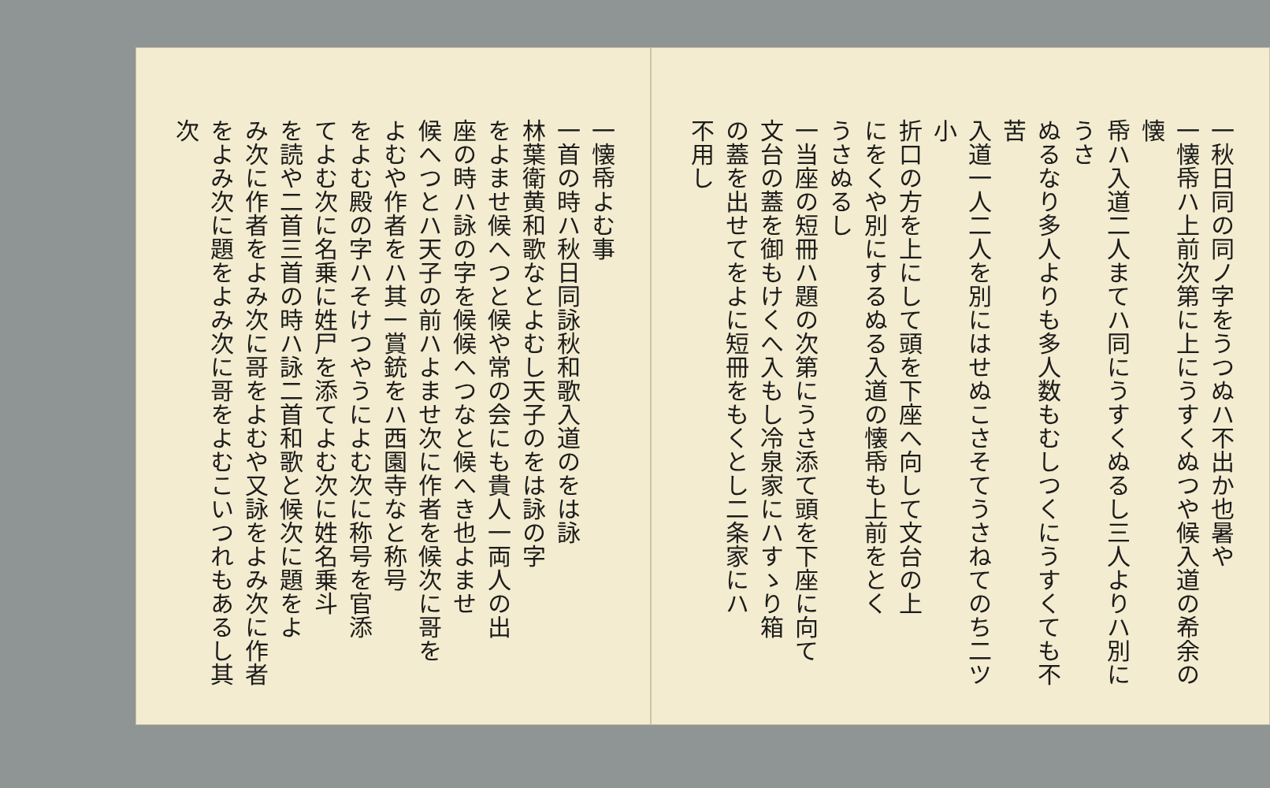一懐帋よむ事
一首の時ハ秋日同詠秋和歌入道のをは詠
林葉衛黄和歌なとよむし天子のをは詠の字
をよませ候へつと候や常の会にも貴人一両人の出
座の時ハ詠の字を候候へつなと候へき也よませ
候へつとハ天子の前ハよませ次に作者を候次に哥を
よむや作者をハ其一賞銃をハ西園寺なと称号
をよむ殿の字ハそけつやうによむ次に称号を官添
てよむ次に名乗に姓尸を添てよむ次に姓名乗斗
を読や二首三首の時ハ詠二首和歌と候次に題をよ
み次に作者をよみ次に哥をよむや又詠をよみ次に作者
をよみ次に題をよみ次に哥をよむこいつれもあるし其次
一秋日同の同ノ字をうつぬハ不出か也暑や
一懐帋ハ上前次第に上にうすくぬつや候入道の希余の懐
帋ハ入道二人まてハ同にうすくぬるし三人よりハ別にうさ
ぬるなり多人よりも多人数もむしつくにうすくても不苦
入道一人二人を別にはせぬこさそてうさねてのち二ツ小
折口の方を上にして頭を下座へ向して文台の上
にをくや別にするぬる入道の懐帋も上前をとく
うさぬるし
一当座の短冊ハ題の次第にうさ添て頭を下座に向て
文台の蓋を御もけくへ入もし冷泉家にハすゝり箱
の蓋を出せてをよに短冊をもくとし二条家にハ
不用し